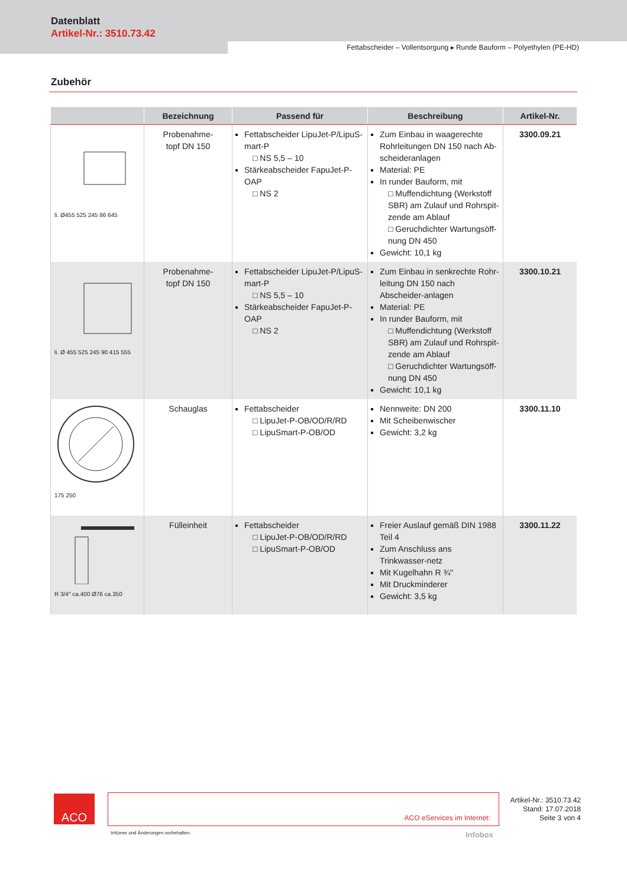Datenblatt
Artikel-Nr.: 3510.73.42
Fettabscheider – Vollentsorgung ▸ Runde Bauform – Polyethylen (PE-HD)
Zubehör
| | Bezeichnung | Passend für | Beschreibung | Artikel-Nr. |
| --- | --- | --- | --- | --- |
| li. Ø455 525 245 86 645 | Probenahme- topf DN 150 | Fettabscheider LipuJet-P/LipuS-mart-P □ NS 5,5 – 10 Stärkeabscheider FapuJet-P-OAP □ NS 2 | Zum Einbau in waagerechte Rohrleitungen DN 150 nach Ab-scheideranlagen Material: PE In runder Bauform, mit □ Muffendichtung (Werkstoff SBR) am Zulauf und Rohrspit-zende am Ablauf □ Geruchdichter Wartungsöff-nung DN 450 Gewicht: 10,1 kg | 3300.09.21 |
| li. Ø 455 525 245 90 415 555 | Probenahme- topf DN 150 | Fettabscheider LipuJet-P/LipuS-mart-P □ NS 5,5 – 10 Stärkeabscheider FapuJet-P-OAP □ NS 2 | Zum Einbau in senkrechte Rohr-leitung DN 150 nach Abscheider-anlagen Material: PE In runder Bauform, mit □ Muffendichtung (Werkstoff SBR) am Zulauf und Rohrspit-zende am Ablauf □ Geruchdichter Wartungsöff-nung DN 450 Gewicht: 10,1 kg | 3300.10.21 |
| 175 250 | Schauglas | Fettabscheider □ LipuJet-P-OB/OD/R/RD □ LipuSmart-P-OB/OD | Nennweite: DN 200 Mit Scheibenwischer Gewicht: 3,2 kg | 3300.11.10 |
| R 3/4″ ca.400 Ø76 ca.350 | Fülleinheit | Fettabscheider □ LipuJet-P-OB/OD/R/RD □ LipuSmart-P-OB/OD | Freier Auslauf gemäß DIN 1988 Teil 4 Zum Anschluss ans Trinkwasser-netz Mit Kugelhahn R ¾" Mit Druckminderer Gewicht: 3,5 kg | 3300.11.22 |
ACO ACO eServices im Internet:
Artikel-Nr.: 3510.73.42
Stand: 17.07.2018
Seite 3 von 4
Irrtümer und Änderungen vorbehalten.
Infobox